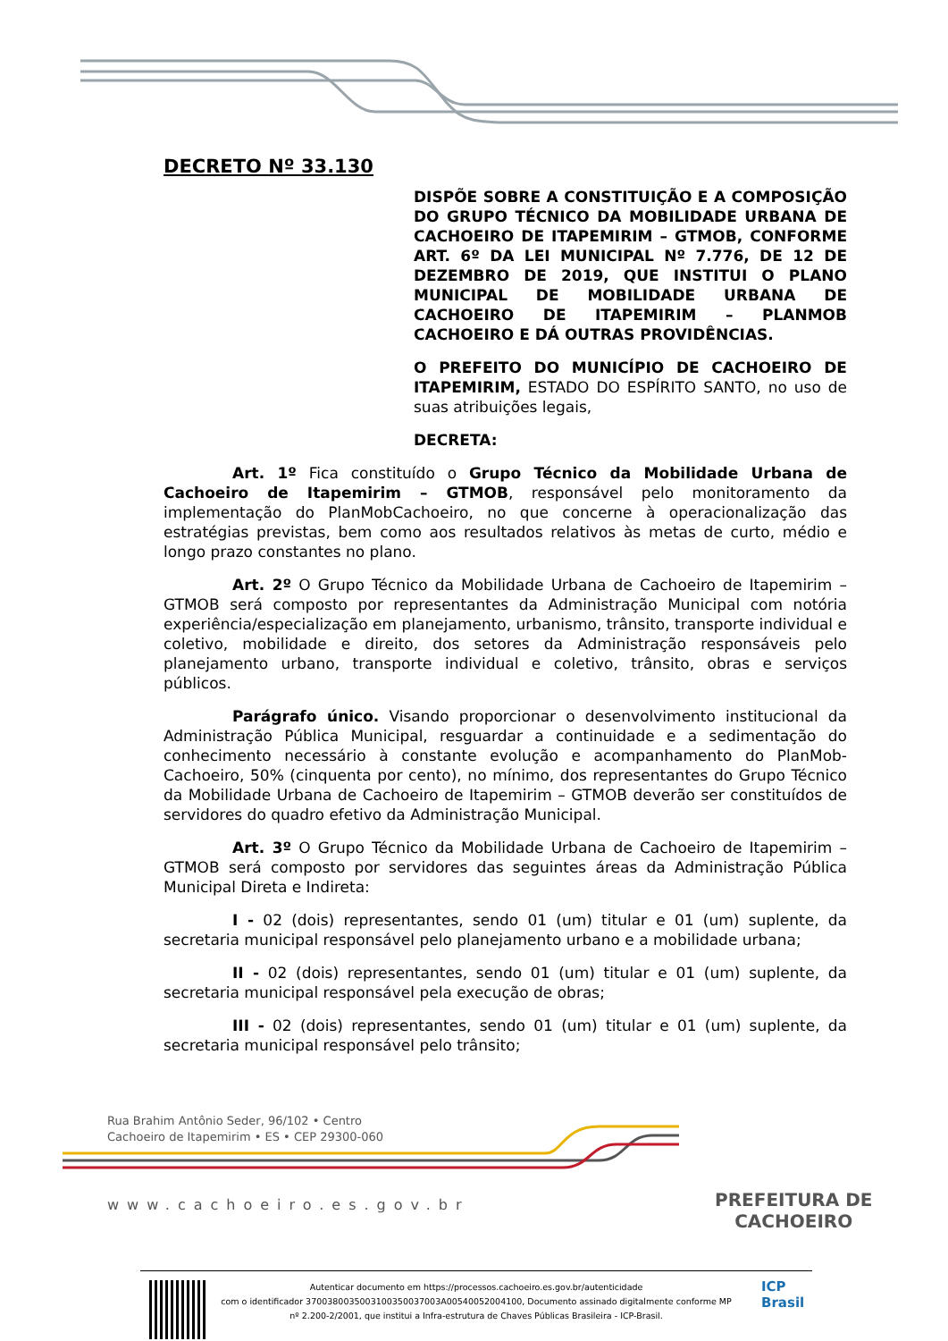DECRETO Nº 33.130
DISPÕE SOBRE A CONSTITUIÇÃO E A COMPOSIÇÃO DO GRUPO TÉCNICO DA MOBILIDADE URBANA DE CACHOEIRO DE ITAPEMIRIM – GTMOB, CONFORME ART. 6º DA LEI MUNICIPAL Nº 7.776, DE 12 DE DEZEMBRO DE 2019, QUE INSTITUI O PLANO MUNICIPAL DE MOBILIDADE URBANA DE CACHOEIRO DE ITAPEMIRIM – PLANMOB CACHOEIRO E DÁ OUTRAS PROVIDÊNCIAS.
O PREFEITO DO MUNICÍPIO DE CACHOEIRO DE ITAPEMIRIM, ESTADO DO ESPÍRITO SANTO, no uso de suas atribuições legais,
DECRETA:
Art. 1º Fica constituído o Grupo Técnico da Mobilidade Urbana de Cachoeiro de Itapemirim – GTMOB, responsável pelo monitoramento da implementação do PlanMobCachoeiro, no que concerne à operacionalização das estratégias previstas, bem como aos resultados relativos às metas de curto, médio e longo prazo constantes no plano.
Art. 2º O Grupo Técnico da Mobilidade Urbana de Cachoeiro de Itapemirim – GTMOB será composto por representantes da Administração Municipal com notória experiência/especialização em planejamento, urbanismo, trânsito, transporte individual e coletivo, mobilidade e direito, dos setores da Administração responsáveis pelo planejamento urbano, transporte individual e coletivo, trânsito, obras e serviços públicos.
Parágrafo único. Visando proporcionar o desenvolvimento institucional da Administração Pública Municipal, resguardar a continuidade e a sedimentação do conhecimento necessário à constante evolução e acompanhamento do PlanMob-Cachoeiro, 50% (cinquenta por cento), no mínimo, dos representantes do Grupo Técnico da Mobilidade Urbana de Cachoeiro de Itapemirim – GTMOB deverão ser constituídos de servidores do quadro efetivo da Administração Municipal.
Art. 3º O Grupo Técnico da Mobilidade Urbana de Cachoeiro de Itapemirim – GTMOB será composto por servidores das seguintes áreas da Administração Pública Municipal Direta e Indireta:
I - 02 (dois) representantes, sendo 01 (um) titular e 01 (um) suplente, da secretaria municipal responsável pelo planejamento urbano e a mobilidade urbana;
II - 02 (dois) representantes, sendo 01 (um) titular e 01 (um) suplente, da secretaria municipal responsável pela execução de obras;
III - 02 (dois) representantes, sendo 01 (um) titular e 01 (um) suplente, da secretaria municipal responsável pelo trânsito;
Rua Brahim Antônio Seder, 96/102 • Centro
Cachoeiro de Itapemirim • ES • CEP 29300-060
www.cachoeiro.es.gov.br
PREFEITURA DE
CACHOEIRO
Autenticar documento em https://processos.cachoeiro.es.gov.br/autenticidade
com o identificador 370038003500310035003700​3A00540052004100, Documento assinado digitalmente conforme MP
nº 2.200-2/2001, que institui a Infra-estrutura de Chaves Públicas Brasileira - ICP-Brasil.
ICP
Brasil